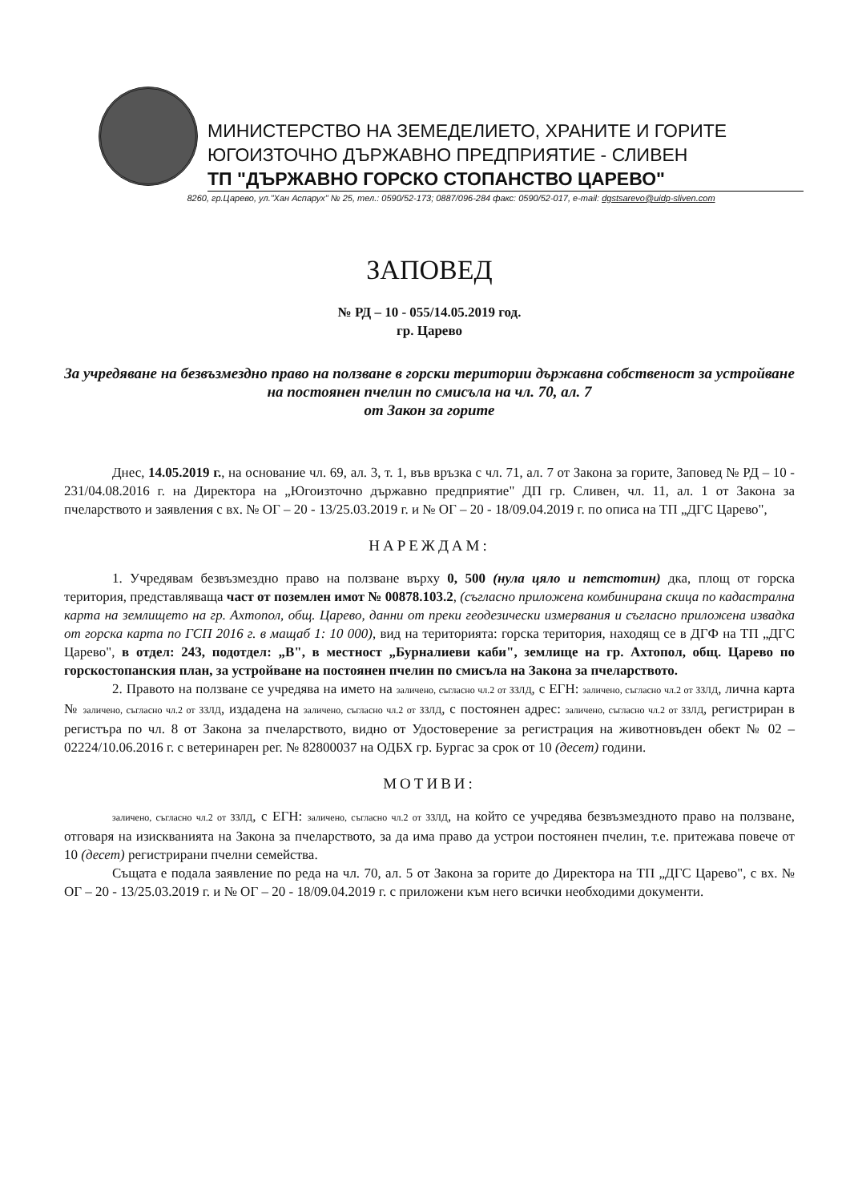МИНИСТЕРСТВО НА ЗЕМЕДЕЛИЕТО, ХРАНИТЕ И ГОРИТЕ
ЮГОИЗТОЧНО ДЪРЖАВНО ПРЕДПРИЯТИЕ - СЛИВЕН
ТП "ДЪРЖАВНО ГОРСКО СТОПАНСТВО ЦАРЕВО"
8260, гр.Царево, ул."Хан Аспарух" № 25, тел.: 0590/52-173; 0887/096-284 факс: 0590/52-017, e-mail: dgstsarevo@uidp-sliven.com
ЗАПОВЕД
№ РД – 10 - 055/14.05.2019 год.
гр. Царево
За учредяване на безвъзмездно право на ползване в горски територии държавна собственост за устройване на постоянен пчелин по смисъла на чл. 70, ал. 7
от Закон за горите
Днес, 14.05.2019 г., на основание чл. 69, ал. 3, т. 1, във връзка с чл. 71, ал. 7 от Закона за горите, Заповед № РД – 10 - 231/04.08.2016 г. на Директора на „Югоизточно държавно предприятие" ДП гр. Сливен, чл. 11, ал. 1 от Закона за пчеларството и заявления с вх. № ОГ – 20 - 13/25.03.2019 г. и № ОГ – 20 - 18/09.04.2019 г. по описа на ТП „ДГС Царево",
НАРЕЖДАМ:
1. Учредявам безвъзмездно право на ползване върху 0, 500 (нула цяло и петстотин) дка, площ от горска територия, представляваща част от поземлен имот № 00878.103.2, (съгласно приложена комбинирана скица по кадастрална карта на землището на гр. Ахтопол, общ. Царево, данни от преки геодезически измервания и съгласно приложена извадка от горска карта по ГСП 2016 г. в мащаб 1: 10 000), вид на територията: горска територия, находящ се в ДГФ на ТП „ДГС Царево", в отдел: 243, подотдел: „В", в местност „Бурналиеви каби", землище на гр. Ахтопол, общ. Царево по горскостопанския план, за устройване на постоянен пчелин по смисъла на Закона за пчеларството.
2. Правото на ползване се учредява на името на заличено, съгласно чл.2 от ЗЗЛД, с ЕГН: заличено, съгласно чл.2 от ЗЗЛД, лична карта № заличено, съгласно чл.2 от ЗЗЛД, издадена на заличено, съгласно чл.2 от ЗЗЛД, с постоянен адрес: заличено, съгласно чл.2 от ЗЗЛД, регистриран в регистъра по чл. 8 от Закона за пчеларството, видно от Удостоверение за регистрация на животновъден обект № 02 – 02224/10.06.2016 г. с ветеринарен рег. № 82800037 на ОДБХ гр. Бургас за срок от 10 (десет) години.
МОТИВИ:
заличено, съгласно чл.2 от ЗЗЛД, с ЕГН: заличено, съгласно чл.2 от ЗЗЛД, на който се учредява безвъзмездното право на ползване, отговаря на изискванията на Закона за пчеларството, за да има право да устрои постоянен пчелин, т.е. притежава повече от 10 (десет) регистрирани пчелни семейства.
Същата е подала заявление по реда на чл. 70, ал. 5 от Закона за горите до Директора на ТП „ДГС Царево", с вх. № ОГ – 20 - 13/25.03.2019 г. и № ОГ – 20 - 18/09.04.2019 г. с приложени към него всички необходими документи.